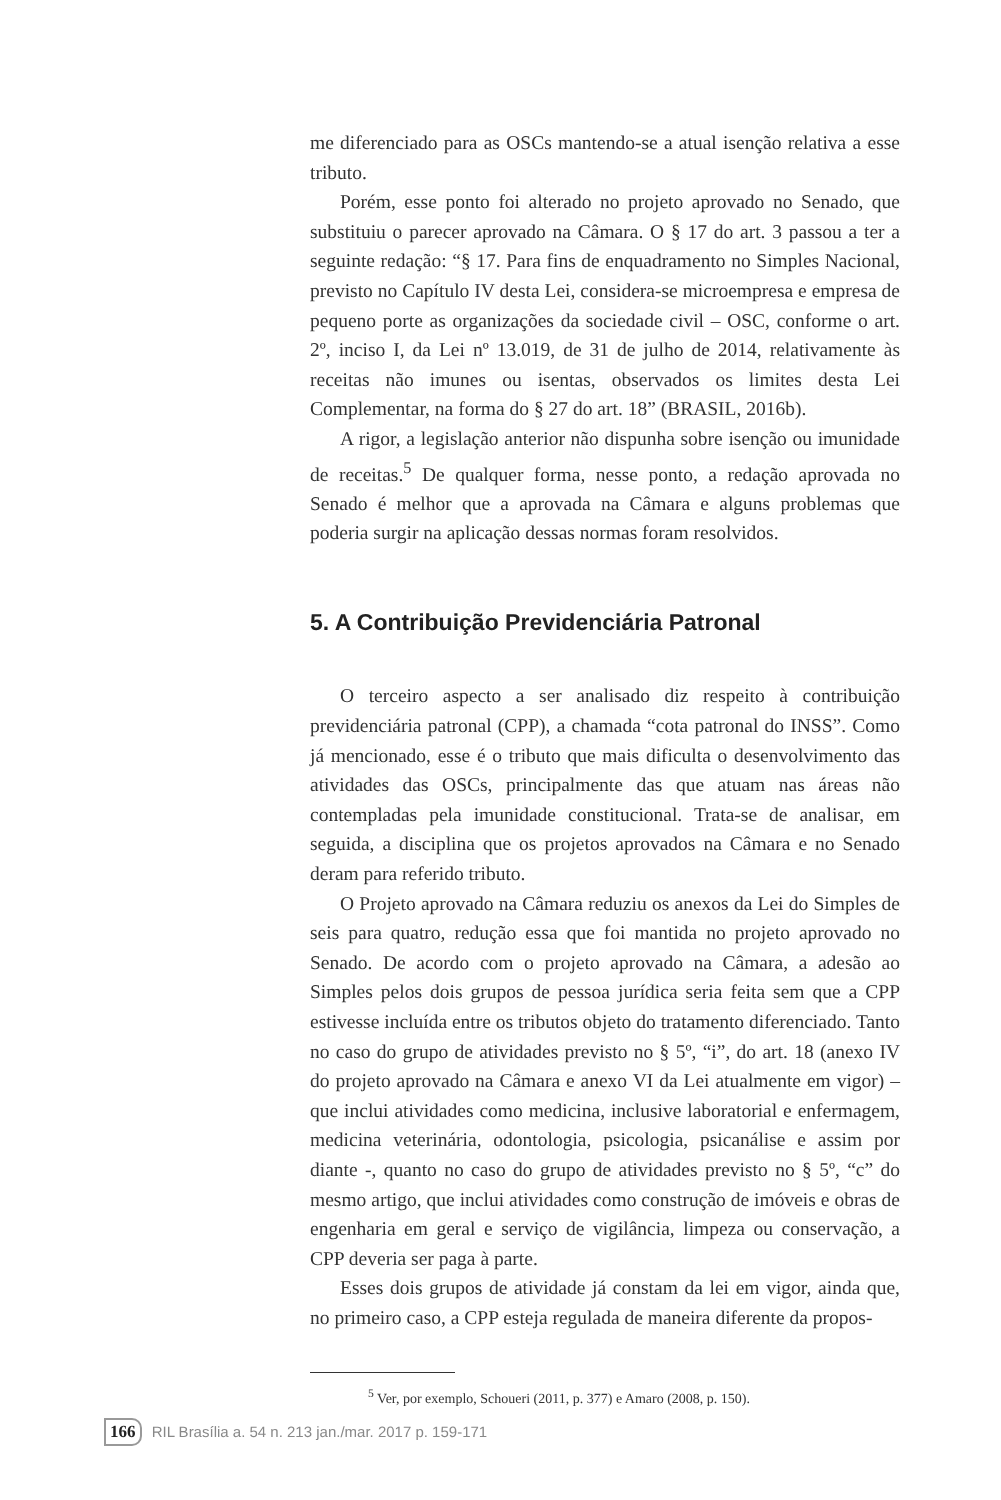me diferenciado para as OSCs mantendo-se a atual isenção relativa a esse tributo.
Porém, esse ponto foi alterado no projeto aprovado no Senado, que substituiu o parecer aprovado na Câmara. O § 17 do art. 3 passou a ter a seguinte redação: “§ 17. Para fins de enquadramento no Simples Nacional, previsto no Capítulo IV desta Lei, considera-se microempresa e empresa de pequeno porte as organizações da sociedade civil – OSC, conforme o art. 2º, inciso I, da Lei nº 13.019, de 31 de julho de 2014, relativamente às receitas não imunes ou isentas, observados os limites desta Lei Complementar, na forma do § 27 do art. 18” (BRASIL, 2016b).
A rigor, a legislação anterior não dispunha sobre isenção ou imunidade de receitas.<sup>5</sup> De qualquer forma, nesse ponto, a redação aprovada no Senado é melhor que a aprovada na Câmara e alguns problemas que poderia surgir na aplicação dessas normas foram resolvidos.
5. A Contribuição Previdenciária Patronal
O terceiro aspecto a ser analisado diz respeito à contribuição previdenciária patronal (CPP), a chamada “cota patronal do INSS”. Como já mencionado, esse é o tributo que mais dificulta o desenvolvimento das atividades das OSCs, principalmente das que atuam nas áreas não contempladas pela imunidade constitucional. Trata-se de analisar, em seguida, a disciplina que os projetos aprovados na Câmara e no Senado deram para referido tributo.
O Projeto aprovado na Câmara reduziu os anexos da Lei do Simples de seis para quatro, redução essa que foi mantida no projeto aprovado no Senado. De acordo com o projeto aprovado na Câmara, a adesão ao Simples pelos dois grupos de pessoa jurídica seria feita sem que a CPP estivesse incluída entre os tributos objeto do tratamento diferenciado. Tanto no caso do grupo de atividades previsto no § 5º, “i”, do art. 18 (anexo IV do projeto aprovado na Câmara e anexo VI da Lei atualmente em vigor) – que inclui atividades como medicina, inclusive laboratorial e enfermagem, medicina veterinária, odontologia, psicologia, psicanálise e assim por diante -, quanto no caso do grupo de atividades previsto no § 5º, “c” do mesmo artigo, que inclui atividades como construção de imóveis e obras de engenharia em geral e serviço de vigilância, limpeza ou conservação, a CPP deveria ser paga à parte.
Esses dois grupos de atividade já constam da lei em vigor, ainda que, no primeiro caso, a CPP esteja regulada de maneira diferente da propos-
<sup>5</sup> Ver, por exemplo, Schoueri (2011, p. 377) e Amaro (2008, p. 150).
166 RIL Brasília a. 54 n. 213 jan./mar. 2017 p. 159-171